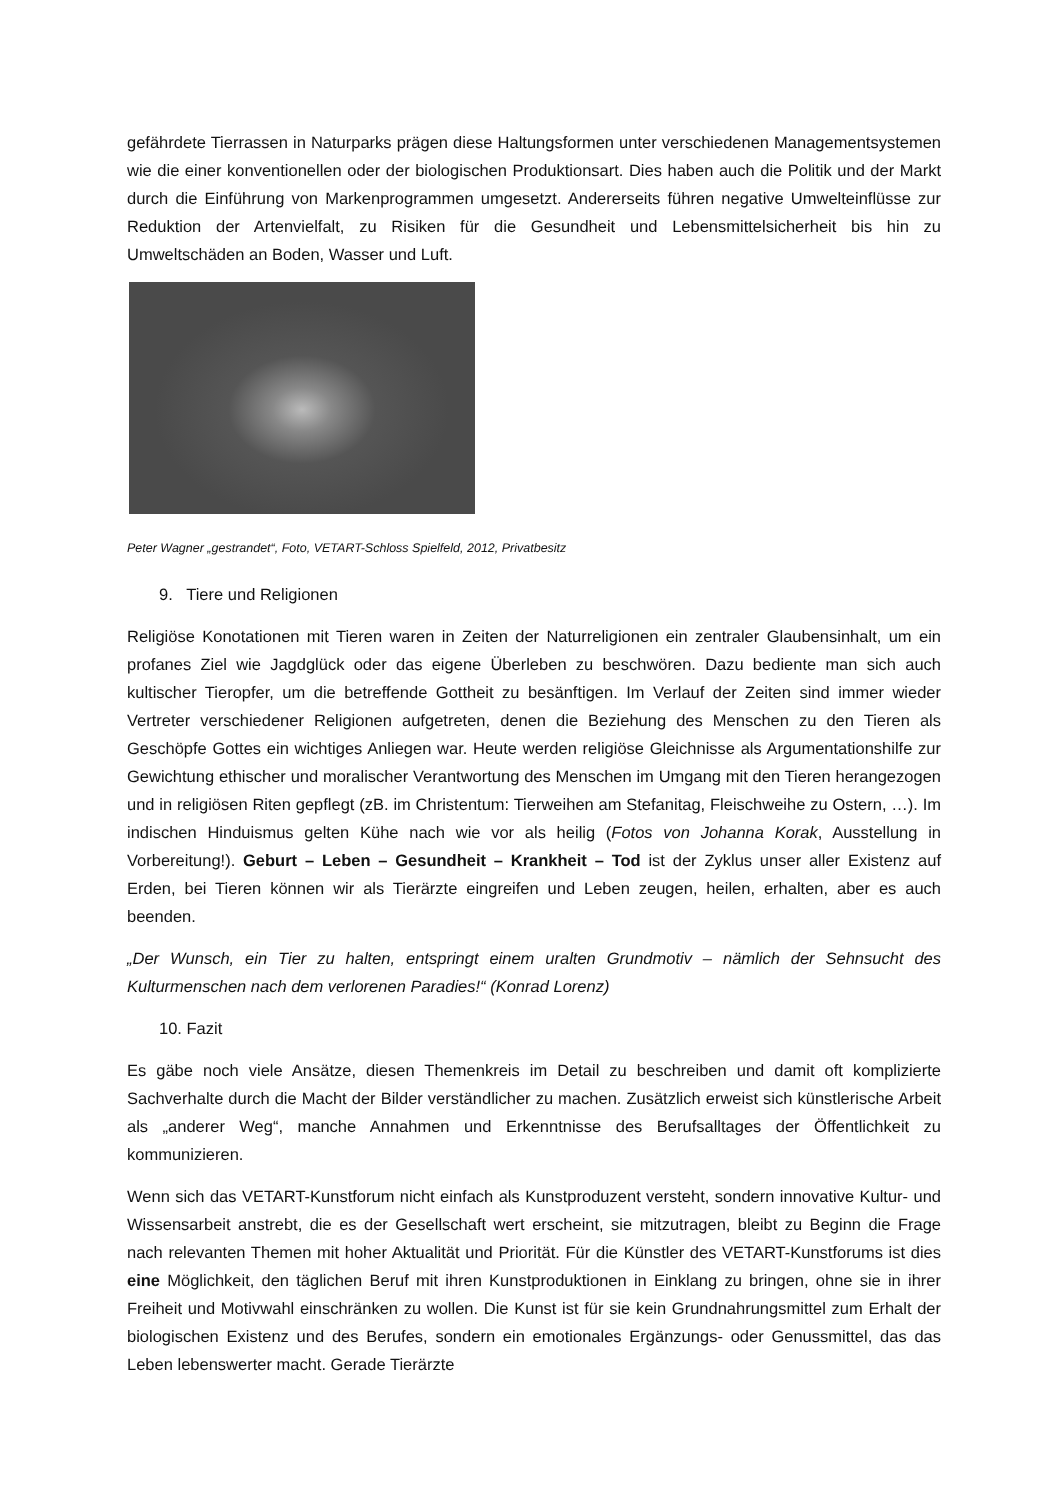gefährdete Tierrassen in Naturparks prägen diese Haltungsformen unter verschiedenen Managementsystemen wie die einer konventionellen oder der biologischen Produktionsart. Dies haben auch die Politik und der Markt durch die Einführung von Markenprogrammen umgesetzt. Andererseits führen negative Umwelteinflüsse zur Reduktion der Artenvielfalt, zu Risiken für die Gesundheit und Lebensmittelsicherheit bis hin zu Umweltschäden an Boden, Wasser und Luft.
Peter Wagner „gestrandet“, Foto, VETART-Schloss Spielfeld, 2012, Privatbesitz
9. Tiere und Religionen
Religiöse Konotationen mit Tieren waren in Zeiten der Naturreligionen ein zentraler Glaubensinhalt, um ein profanes Ziel wie Jagdglück oder das eigene Überleben zu beschwören. Dazu bediente man sich auch kultischer Tieropfer, um die betreffende Gottheit zu besänftigen. Im Verlauf der Zeiten sind immer wieder Vertreter verschiedener Religionen aufgetreten, denen die Beziehung des Menschen zu den Tieren als Geschöpfe Gottes ein wichtiges Anliegen war. Heute werden religiöse Gleichnisse als Argumentationshilfe zur Gewichtung ethischer und moralischer Verantwortung des Menschen im Umgang mit den Tieren herangezogen und in religiösen Riten gepflegt (zB. im Christentum: Tierweihen am Stefanitag, Fleischweihe zu Ostern, …). Im indischen Hinduismus gelten Kühe nach wie vor als heilig (Fotos von Johanna Korak, Ausstellung in Vorbereitung!). Geburt – Leben – Gesundheit – Krankheit – Tod ist der Zyklus unser aller Existenz auf Erden, bei Tieren können wir als Tierärzte eingreifen und Leben zeugen, heilen, erhalten, aber es auch beenden.
„Der Wunsch, ein Tier zu halten, entspringt einem uralten Grundmotiv – nämlich der Sehnsucht des Kulturmenschen nach dem verlorenen Paradies!“ (Konrad Lorenz)
10. Fazit
Es gäbe noch viele Ansätze, diesen Themenkreis im Detail zu beschreiben und damit oft komplizierte Sachverhalte durch die Macht der Bilder verständlicher zu machen. Zusätzlich erweist sich künstlerische Arbeit als „anderer Weg“, manche Annahmen und Erkenntnisse des Berufsalltages der Öffentlichkeit zu kommunizieren.
Wenn sich das VETART-Kunstforum nicht einfach als Kunstproduzent versteht, sondern innovative Kultur- und Wissensarbeit anstrebt, die es der Gesellschaft wert erscheint, sie mitzutragen, bleibt zu Beginn die Frage nach relevanten Themen mit hoher Aktualität und Priorität. Für die Künstler des VETART-Kunstforums ist dies eine Möglichkeit, den täglichen Beruf mit ihren Kunstproduktionen in Einklang zu bringen, ohne sie in ihrer Freiheit und Motivwahl einschränken zu wollen. Die Kunst ist für sie kein Grundnahrungsmittel zum Erhalt der biologischen Existenz und des Berufes, sondern ein emotionales Ergänzungs- oder Genussmittel, das das Leben lebenswerter macht. Gerade Tierärzte